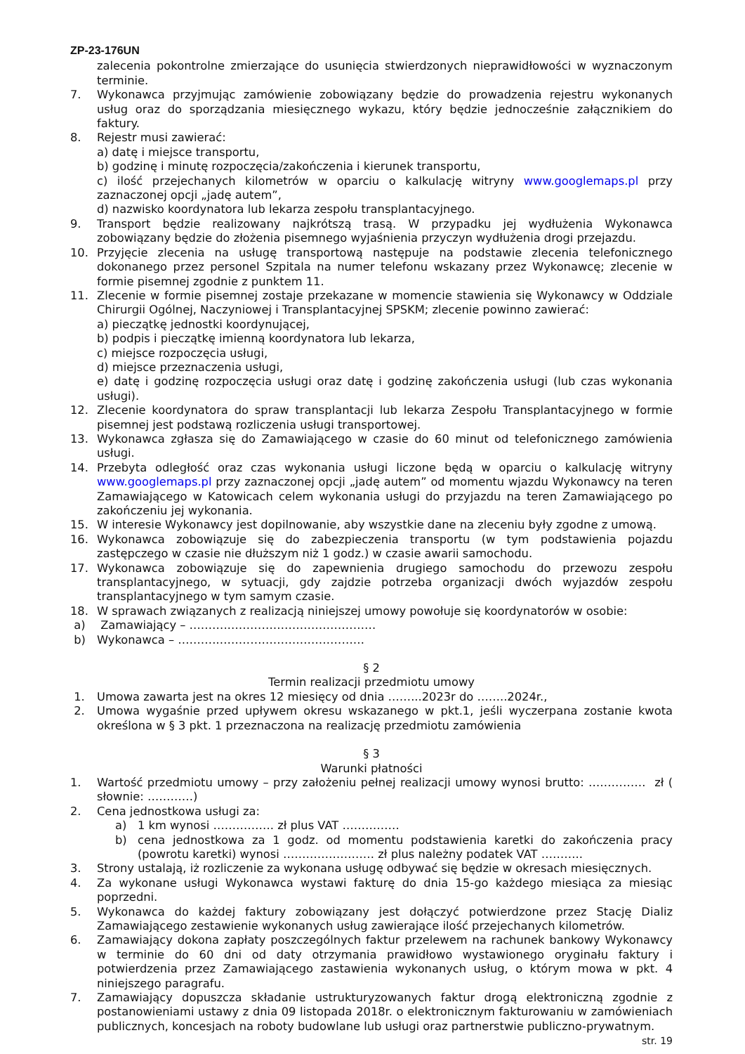ZP-23-176UN
zalecenia pokontrolne zmierzające do usunięcia stwierdzonych nieprawidłowości w wyznaczonym terminie.
7. Wykonawca przyjmując zamówienie zobowiązany będzie do prowadzenia rejestru wykonanych usług oraz do sporządzania miesięcznego wykazu, który będzie jednocześnie załącznikiem do faktury.
8. Rejestr musi zawierać:
a) datę i miejsce transportu,
b) godzinę i minutę rozpoczęcia/zakończenia i kierunek transportu,
c) ilość przejechanych kilometrów w oparciu o kalkulację witryny www.googlemaps.pl przy zaznaczonej opcji „jadę autem”,
d) nazwisko koordynatora lub lekarza zespołu transplantacyjnego.
9. Transport będzie realizowany najkrótszą trasą. W przypadku jej wydłużenia Wykonawca zobowiązany będzie do złożenia pisemnego wyjaśnienia przyczyn wydłużenia drogi przejazdu.
10. Przyjęcie zlecenia na usługę transportową następuje na podstawie zlecenia telefonicznego dokonanego przez personel Szpitala na numer telefonu wskazany przez Wykonawcę; zlecenie w formie pisemnej zgodnie z punktem 11.
11. Zlecenie w formie pisemnej zostaje przekazane w momencie stawienia się Wykonawcy w Oddziale Chirurgii Ogólnej, Naczyniowej i Transplantacyjnej SPSKM; zlecenie powinno zawierać:
a) pieczątkę jednostki koordynującej,
b) podpis i pieczątkę imienną koordynatora lub lekarza,
c) miejsce rozpoczęcia usługi,
d) miejsce przeznaczenia usługi,
e) datę i godzinę rozpoczęcia usługi oraz datę i godzinę zakończenia usługi (lub czas wykonania usługi).
12. Zlecenie koordynatora do spraw transplantacji lub lekarza Zespołu Transplantacyjnego w formie pisemnej jest podstawą rozliczenia usługi transportowej.
13. Wykonawca zgłasza się do Zamawiającego w czasie do 60 minut od telefonicznego zamówienia usługi.
14. Przebyta odległość oraz czas wykonania usługi liczone będą w oparciu o kalkulację witryny www.googlemaps.pl przy zaznaczonej opcji „jadę autem” od momentu wjazdu Wykonawcy na teren Zamawiającego w Katowicach celem wykonania usługi do przyjazdu na teren Zamawiającego po zakończeniu jej wykonania.
15. W interesie Wykonawcy jest dopilnowanie, aby wszystkie dane na zleceniu były zgodne z umową.
16. Wykonawca zobowiązuje się do zabezpieczenia transportu (w tym podstawienia pojazdu zastępczego w czasie nie dłuższym niż 1 godz.) w czasie awarii samochodu.
17. Wykonawca zobowiązuje się do zapewnienia drugiego samochodu do przewozu zespołu transplantacyjnego, w sytuacji, gdy zajdzie potrzeba organizacji dwóch wyjazdów zespołu transplantacyjnego w tym samym czasie.
18. W sprawach związanych z realizacją niniejszej umowy powołuje się koordynatorów w osobie:
a) Zamawiający – ……….…………………………………
b) Wykonawca – ……….…………………………………
§ 2
Termin realizacji przedmiotu umowy
1. Umowa zawarta jest na okres 12 miesięcy od dnia ……...2023r do ……..2024r.,
2. Umowa wygaśnie przed upływem okresu wskazanego w pkt.1, jeśli wyczerpana zostanie kwota określona w § 3 pkt. 1 przeznaczona na realizację przedmiotu zamówienia
§ 3
Warunki płatności
1. Wartość przedmiotu umowy – przy założeniu pełnej realizacji umowy wynosi brutto: …………… zł ( słownie: …………)
2. Cena jednostkowa usługi za:
a) 1 km wynosi ……………. zł plus VAT ……………
b) cena jednostkowa za 1 godz. od momentu podstawienia karetki do zakończenia pracy (powrotu karetki) wynosi …………………… zł plus należny podatek VAT ………..
3. Strony ustalają, iż rozliczenie za wykonana usługę odbywać się będzie w okresach miesięcznych.
4. Za wykonane usługi Wykonawca wystawi fakturę do dnia 15-go każdego miesiąca za miesiąc poprzedni.
5. Wykonawca do każdej faktury zobowiązany jest dołączyć potwierdzone przez Stację Dializ Zamawiającego zestawienie wykonanych usług zawierające ilość przejechanych kilometrów.
6. Zamawiający dokona zapłaty poszczególnych faktur przelewem na rachunek bankowy Wykonawcy w terminie do 60 dni od daty otrzymania prawidłowo wystawionego oryginału faktury i potwierdzenia przez Zamawiającego zastawienia wykonanych usług, o którym mowa w pkt. 4 niniejszego paragrafu.
7. Zamawiający dopuszcza składanie ustrukturyzowanych faktur drogą elektroniczną zgodnie z postanowieniami ustawy z dnia 09 listopada 2018r. o elektronicznym fakturowaniu w zamówieniach publicznych, koncesjach na roboty budowlane lub usługi oraz partnerstwie publiczno-prywatnym.
str. 19